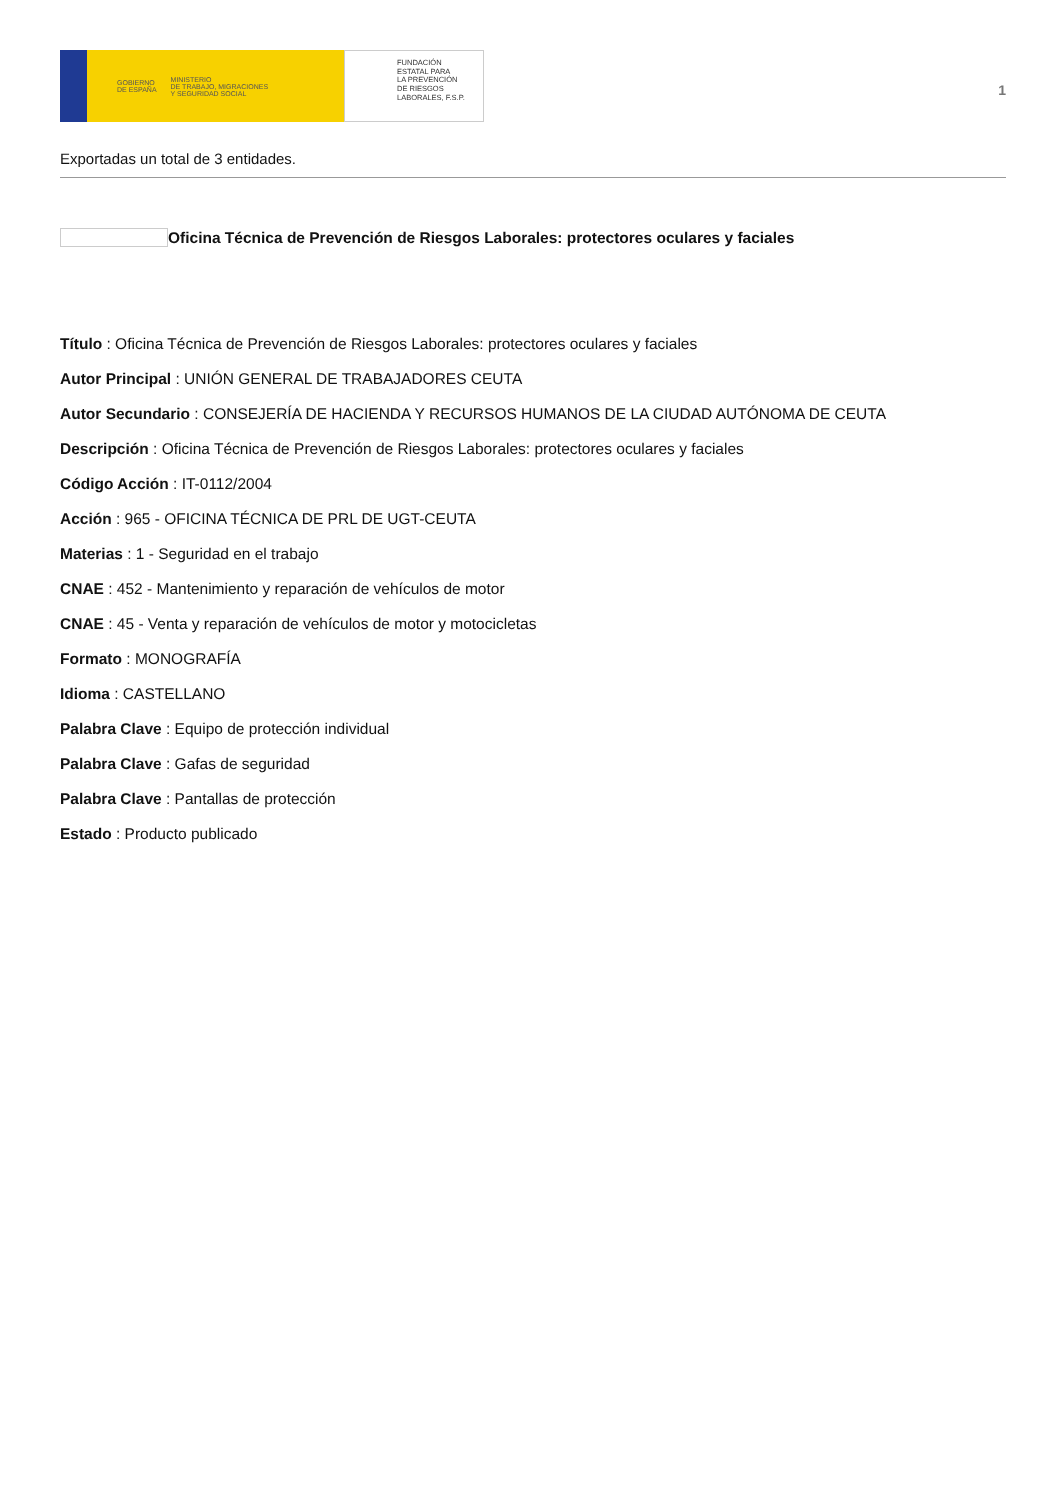GOBIERNO
DE ESPAÑA MINISTERIO
DE TRABAJO, MIGRACIONES
Y SEGURIDAD SOCIAL
FUNDACIÓN
ESTATAL PARA
LA PREVENCIÓN
DE RIESGOS
LABORALES, F.S.P.
1
Exportadas un total de 3 entidades.
Oficina Técnica de Prevención de Riesgos Laborales: protectores oculares y faciales
Título : Oficina Técnica de Prevención de Riesgos Laborales: protectores oculares y faciales
Autor Principal : UNIÓN GENERAL DE TRABAJADORES CEUTA
Autor Secundario : CONSEJERÍA DE HACIENDA Y RECURSOS HUMANOS DE LA CIUDAD AUTÓNOMA DE CEUTA
Descripción : Oficina Técnica de Prevención de Riesgos Laborales: protectores oculares y faciales
Código Acción : IT-0112/2004
Acción : 965 - OFICINA TÉCNICA DE PRL DE UGT-CEUTA
Materias : 1 - Seguridad en el trabajo
CNAE : 452 - Mantenimiento y reparación de vehículos de motor
CNAE : 45 - Venta y reparación de vehículos de motor y motocicletas
Formato : MONOGRAFÍA
Idioma : CASTELLANO
Palabra Clave : Equipo de protección individual
Palabra Clave : Gafas de seguridad
Palabra Clave : Pantallas de protección
Estado : Producto publicado